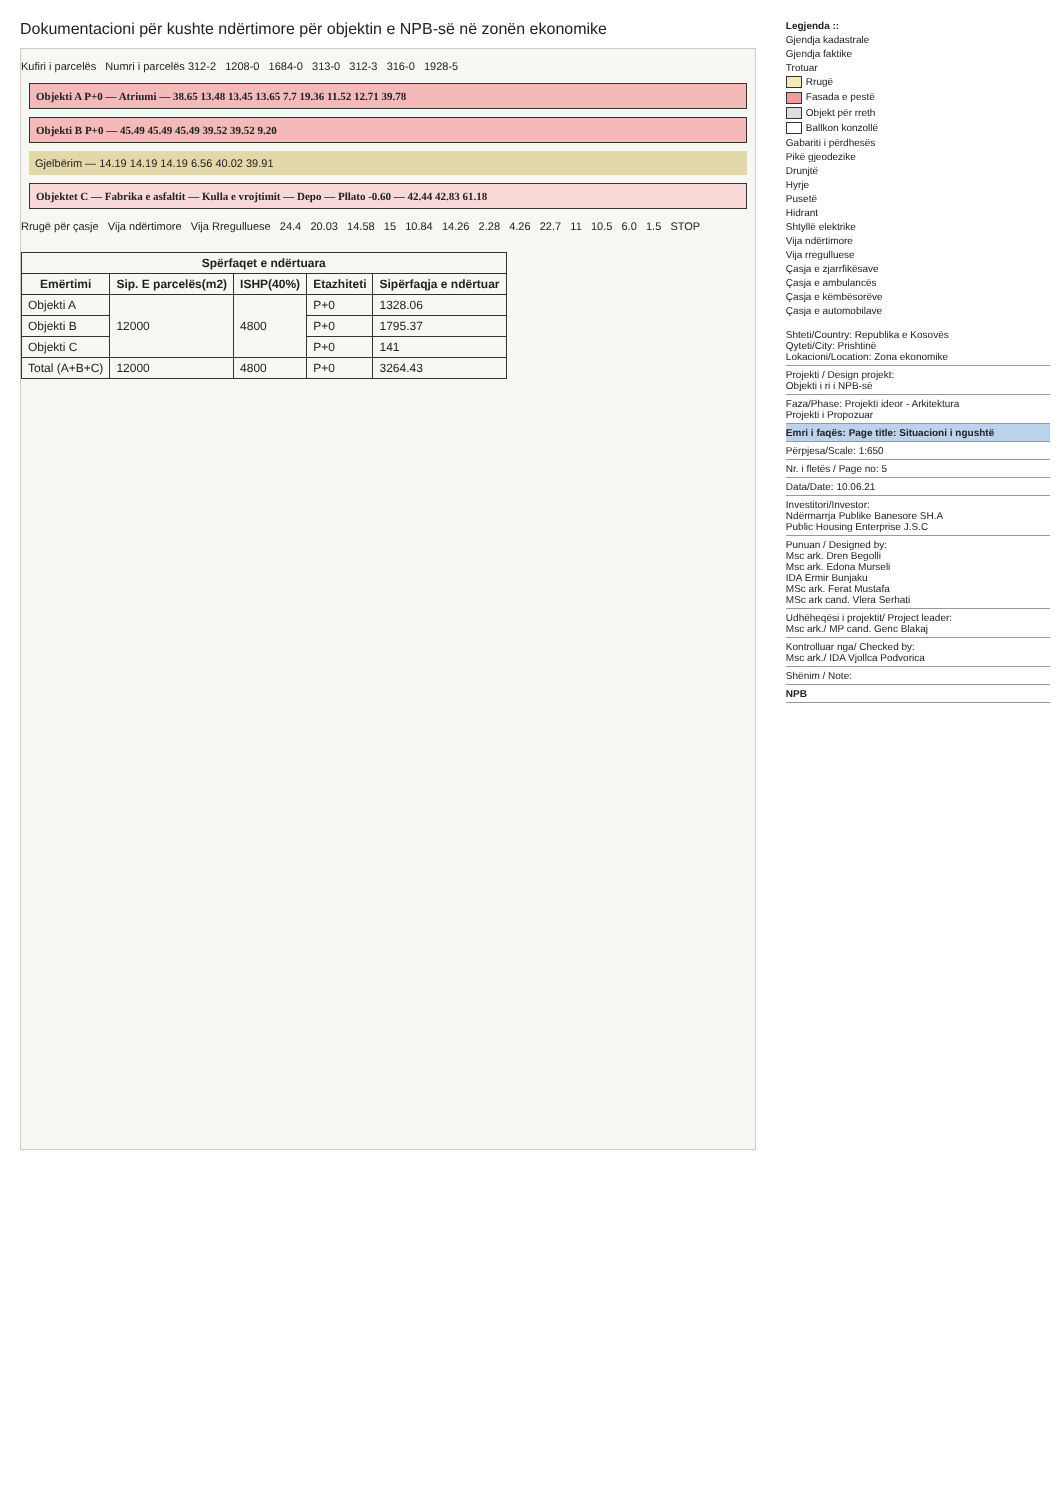Dokumentacioni për kushte ndërtimore për objektin e NPB-së në zonën ekonomike
Kufiri i parcelës Numri i parcelës 312-2 1208-0 1684-0 313-0 312-3 316-0 1928-5
Objekti A P+0 — Atriumi — 38.65 13.48 13.45 13.65 7.7 19.36 11.52 12.71 39.78
Objekti B P+0 — 45.49 45.49 45.49 39.52 39.52 9.20
Gjelbërim — 14.19 14.19 14.19 6.56 40.02 39.91
Objektet C — Fabrika e asfaltit — Kulla e vrojtimit — Depo — Pllato -0.60 — 42.44 42.83 61.18
Rrugë për çasje Vija ndërtimore Vija Rregulluese 24.4 20.03 14.58 15 10.84 14.26 2.28 4.26 22.7 11 10.5 6.0 1.5 STOP
| Spërfaqet e ndërtuara | | | | |
| --- | --- | --- | --- | --- |
| Emërtimi | Sip. E parcelës(m2) | ISHP(40%) | Etazhiteti | Sipërfaqja e ndërtuar |
| Objekti A | 12000 | 4800 | P+0 | 1328.06 |
| Objekti B | | | P+0 | 1795.37 |
| Objekti C | | | P+0 | 141 |
| Total (A+B+C) | 12000 | 4800 | P+0 | 3264.43 |
Legjenda ::
Gjendja kadastrale
Gjendja faktike
Trotuar
Rrugë
Fasada e pestë
Objekt për rreth
Ballkon konzollë
Gabariti i përdhesës
Pikë gjeodezike
Drunjtë
Hyrje
Pusetë
Hidrant
Shtyllë elektrike
Vija ndërtimore
Vija rregulluese
Çasja e zjarrfikësave
Çasja e ambulancës
Çasja e këmbësorëve
Çasja e automobilave
Shteti/Country: Republika e Kosovës
Qyteti/City: Prishtinë
Lokacioni/Location: Zona ekonomike
Projekti / Design projekt:
Objekti i ri i NPB-së
Faza/Phase: Projekti ideor - Arkitektura
Projekti i Propozuar
Emri i faqës: Page title: Situacioni i ngushtë
Përpjesa/Scale: 1:650
Nr. i fletës / Page no: 5
Data/Date: 10.06.21
Investitori/Investor:
Ndërmarrja Publike Banesore SH.A
Public Housing Enterprise J.S.C
Punuan / Designed by:
Msc ark. Dren Begolli
Msc ark. Edona Murseli
IDA Ermir Bunjaku
MSc ark. Ferat Mustafa
MSc ark cand. Vlera Serhati
Udhëheqësi i projektit/ Project leader:
Msc ark./ MP cand. Genc Blakaj
Kontrolluar nga/ Checked by:
Msc ark./ IDA Vjollca Podvorica
Shënim / Note:
NPB